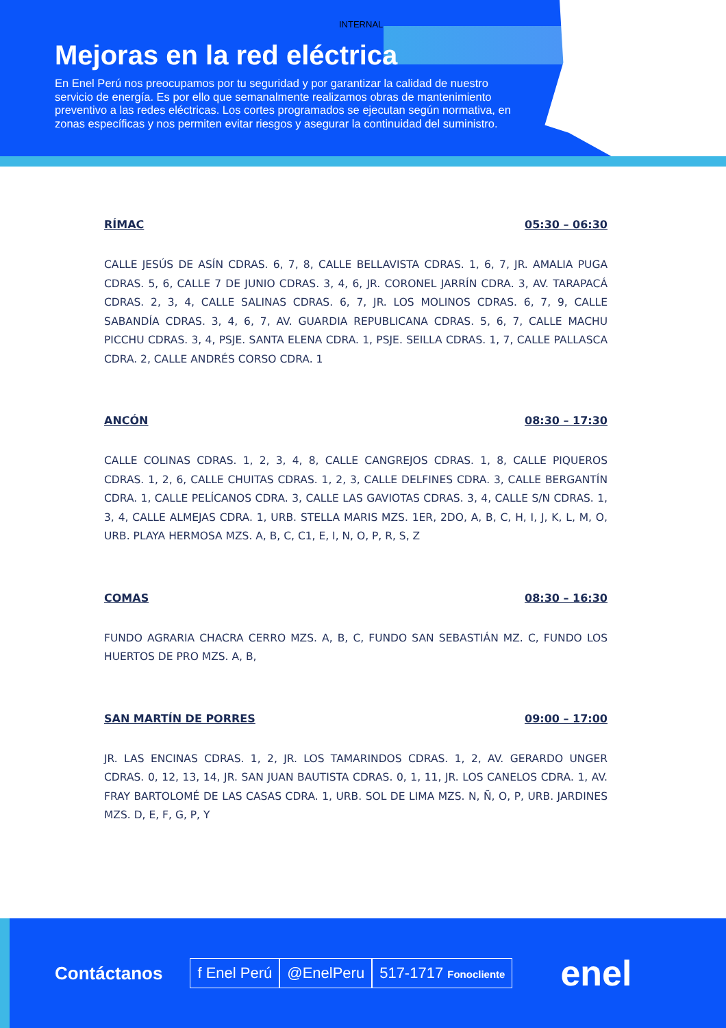INTERNAL
Mejoras en la red eléctrica
En Enel Perú nos preocupamos por tu seguridad y por garantizar la calidad de nuestro servicio de energía. Es por ello que semanalmente realizamos obras de mantenimiento preventivo a las redes eléctricas. Los cortes programados se ejecutan según normativa, en zonas específicas y nos permiten evitar riesgos y asegurar la continuidad del suministro.
RÍMAC 05:30 – 06:30
CALLE JESÚS DE ASÍN CDRAS. 6, 7, 8, CALLE BELLAVISTA CDRAS. 1, 6, 7, JR. AMALIA PUGA CDRAS. 5, 6, CALLE 7 DE JUNIO CDRAS. 3, 4, 6, JR. CORONEL JARRÍN CDRA. 3, AV. TARAPACÁ CDRAS. 2, 3, 4, CALLE SALINAS CDRAS. 6, 7, JR. LOS MOLINOS CDRAS. 6, 7, 9, CALLE SABANDÍA CDRAS. 3, 4, 6, 7, AV. GUARDIA REPUBLICANA CDRAS. 5, 6, 7, CALLE MACHU PICCHU CDRAS. 3, 4, PSJE. SANTA ELENA CDRA. 1, PSJE. SEILLA CDRAS. 1, 7, CALLE PALLASCA CDRA. 2, CALLE ANDRÉS CORSO CDRA. 1
ANCÓN 08:30 – 17:30
CALLE COLINAS CDRAS. 1, 2, 3, 4, 8, CALLE CANGREJOS CDRAS. 1, 8, CALLE PIQUEROS CDRAS. 1, 2, 6, CALLE CHUITAS CDRAS. 1, 2, 3, CALLE DELFINES CDRA. 3, CALLE BERGANTÍN CDRA. 1, CALLE PELÍCANOS CDRA. 3, CALLE LAS GAVIOTAS CDRAS. 3, 4, CALLE S/N CDRAS. 1, 3, 4, CALLE ALMEJAS CDRA. 1, URB. STELLA MARIS MZS. 1ER, 2DO, A, B, C, H, I, J, K, L, M, O, URB. PLAYA HERMOSA MZS. A, B, C, C1, E, I, N, O, P, R, S, Z
COMAS 08:30 – 16:30
FUNDO AGRARIA CHACRA CERRO MZS. A, B, C, FUNDO SAN SEBASTIÁN MZ. C, FUNDO LOS HUERTOS DE PRO MZS. A, B,
SAN MARTÍN DE PORRES 09:00 – 17:00
JR. LAS ENCINAS CDRAS. 1, 2, JR. LOS TAMARINDOS CDRAS. 1, 2, AV. GERARDO UNGER CDRAS. 0, 12, 13, 14, JR. SAN JUAN BAUTISTA CDRAS. 0, 1, 11, JR. LOS CANELOS CDRA. 1, AV. FRAY BARTOLOMÉ DE LAS CASAS CDRA. 1, URB. SOL DE LIMA MZS. N, Ñ, O, P, URB. JARDINES MZS. D, E, F, G, P, Y
Contáctanos f Enel Perú @EnelPeru 517-1717 Fonocliente enel